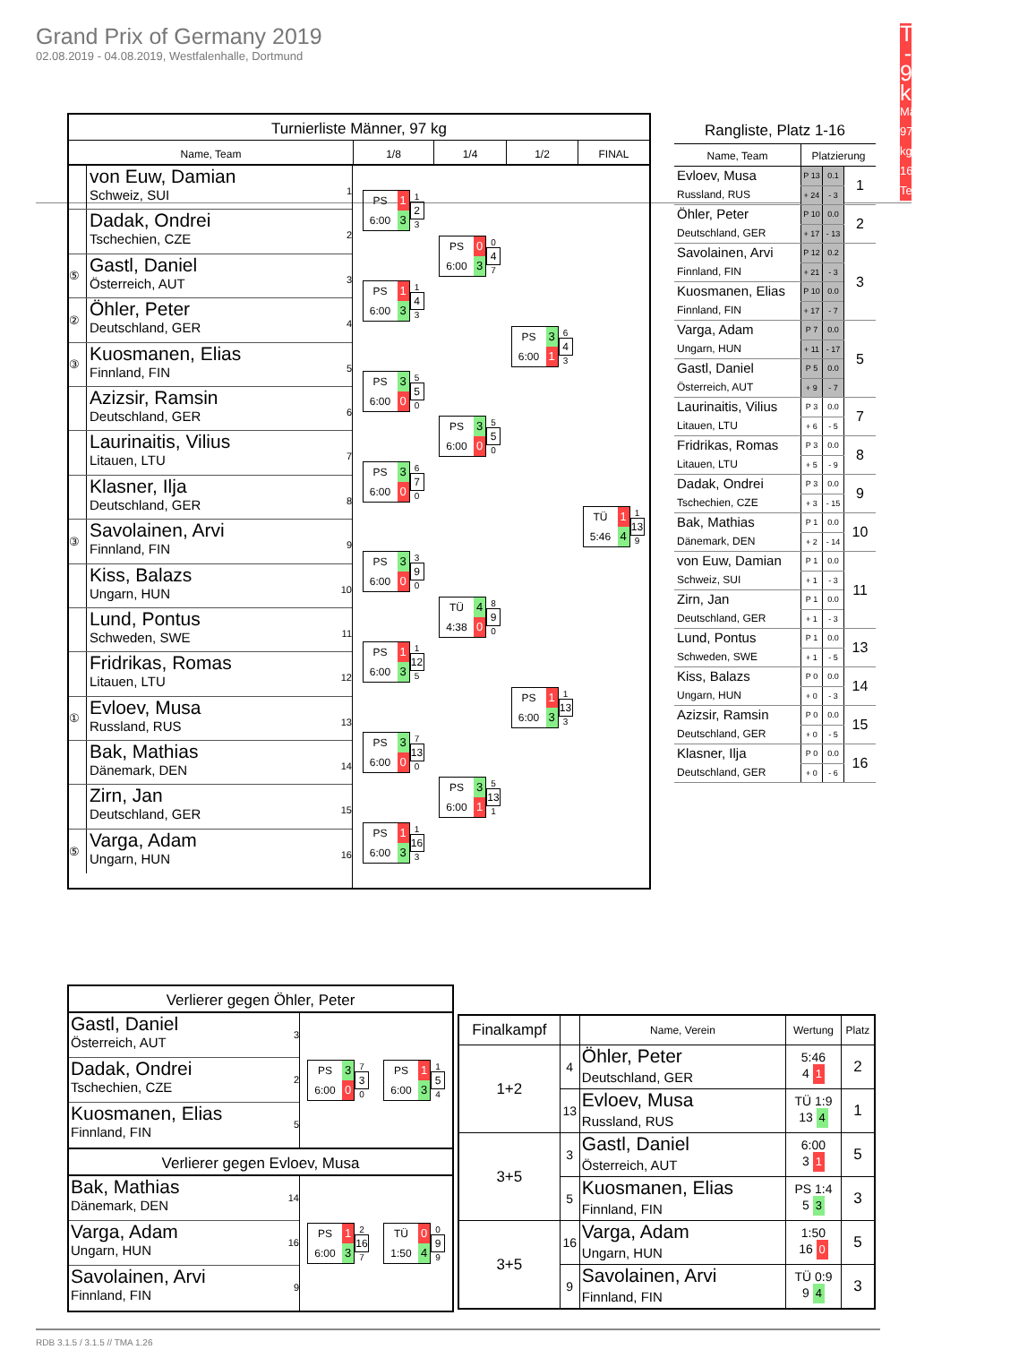Grand Prix of Germany 2019
02.08.2019 - 04.08.2019, Westfalenhalle, Dortmund
Turnierliste - 97 kg
Männer 97 kg, 16 Teilnehmer
Turnierliste Männer, 97 kg
Name, Team
1/8
1/4
1/2
FINAL
von Euw, Damian
Schweiz, SUI
1
Dadak, Ondrei
Tschechien, CZE
2
⑤
Gastl, Daniel
Österreich, AUT
3
②
Öhler, Peter
Deutschland, GER
4
③
Kuosmanen, Elias
Finnland, FIN
5
Azizsir, Ramsin
Deutschland, GER
6
Laurinaitis, Vilius
Litauen, LTU
7
Klasner, Ilja
Deutschland, GER
8
③
Savolainen, Arvi
Finnland, FIN
9
Kiss, Balazs
Ungarn, HUN
10
Lund, Pontus
Schweden, SWE
11
Fridrikas, Romas
Litauen, LTU
12
①
Evloev, Musa
Russland, RUS
13
Bak, Mathias
Dänemark, DEN
14
Zirn, Jan
Deutschland, GER
15
⑤
Varga, Adam
Ungarn, HUN
16
PS 1
6:00 3
1
2
3
PS 1
6:00 3
1
4
3
PS 3
6:00 0
5
5
0
PS 3
6:00 0
6
7
0
PS 3
6:00 0
3
9
0
PS 1
6:00 3
1
12
5
PS 3
6:00 0
7
13
0
PS 1
6:00 3
1
16
3
PS 0
6:00 3
0
4
7
PS 3
6:00 0
5
5
0
TÜ 4
4:38 0
8
9
0
PS 3
6:00 1
5
13
1
PS 3
6:00 1
6
4
3
PS 1
6:00 3
1
13
3
TÜ 1
5:46 4
1
13
9
| Rangliste, Platz 1-16 | | | |
| --- | --- | --- | --- |
| Name, Team | Platzierung | | |
| Evloev, Musa Russland, RUS | P 13 | 0.1 | 1 |
| | + 24 | - 3 | |
| Öhler, Peter Deutschland, GER | P 10 | 0.0 | 2 |
| | + 17 | - 13 | |
| Savolainen, Arvi Finnland, FIN | P 12 | 0.2 | 3 |
| | + 21 | - 3 | |
| Kuosmanen, Elias Finnland, FIN | P 10 | 0.0 | |
| | + 17 | - 7 | |
| Varga, Adam Ungarn, HUN | P 7 | 0.0 | 5 |
| | + 11 | - 17 | |
| Gastl, Daniel Österreich, AUT | P 5 | 0.0 | |
| | + 9 | - 7 | |
| Laurinaitis, Vilius Litauen, LTU | P 3 | 0.0 | 7 |
| | + 6 | - 5 | |
| Fridrikas, Romas Litauen, LTU | P 3 | 0.0 | 8 |
| | + 5 | - 9 | |
| Dadak, Ondrei Tschechien, CZE | P 3 | 0.0 | 9 |
| | + 3 | - 15 | |
| Bak, Mathias Dänemark, DEN | P 1 | 0.0 | 10 |
| | + 2 | - 14 | |
| von Euw, Damian Schweiz, SUI | P 1 | 0.0 | 11 |
| | + 1 | - 3 | |
| Zirn, Jan Deutschland, GER | P 1 | 0.0 | |
| | + 1 | - 3 | |
| Lund, Pontus Schweden, SWE | P 1 | 0.0 | 13 |
| | + 1 | - 5 | |
| Kiss, Balazs Ungarn, HUN | P 0 | 0.0 | 14 |
| | + 0 | - 3 | |
| Azizsir, Ramsin Deutschland, GER | P 0 | 0.0 | 15 |
| | + 0 | - 5 | |
| Klasner, Ilja Deutschland, GER | P 0 | 0.0 | 16 |
| | + 0 | - 6 | |
Verlierer gegen Öhler, Peter
Gastl, Daniel
Österreich, AUT
3
Dadak, Ondrei
Tschechien, CZE
2
Kuosmanen, Elias
Finnland, FIN
5
PS 3
6:00 0
7
3
0
PS 1
6:00 3
1
5
4
Verlierer gegen Evloev, Musa
Bak, Mathias
Dänemark, DEN
14
Varga, Adam
Ungarn, HUN
16
Savolainen, Arvi
Finnland, FIN
9
PS 1
6:00 3
2
16
7
TÜ 0
1:50 4
0
9
9
| Finalkampf | | Name, Verein | Wertung | Platz |
| --- | --- | --- | --- | --- |
| 1+2 | 4 | Öhler, Peter Deutschland, GER | 5:46 4 1 | 2 |
| | 13 | Evloev, Musa Russland, RUS | TÜ 1:9 13 4 | 1 |
| 3+5 | 3 | Gastl, Daniel Österreich, AUT | 6:00 3 1 | 5 |
| | 5 | Kuosmanen, Elias Finnland, FIN | PS 1:4 5 3 | 3 |
| 3+5 | 16 | Varga, Adam Ungarn, HUN | 1:50 16 0 | 5 |
| | 9 | Savolainen, Arvi Finnland, FIN | TÜ 0:9 9 4 | 3 |
RDB 3.1.5 / 3.1.5 // TMA 1.26